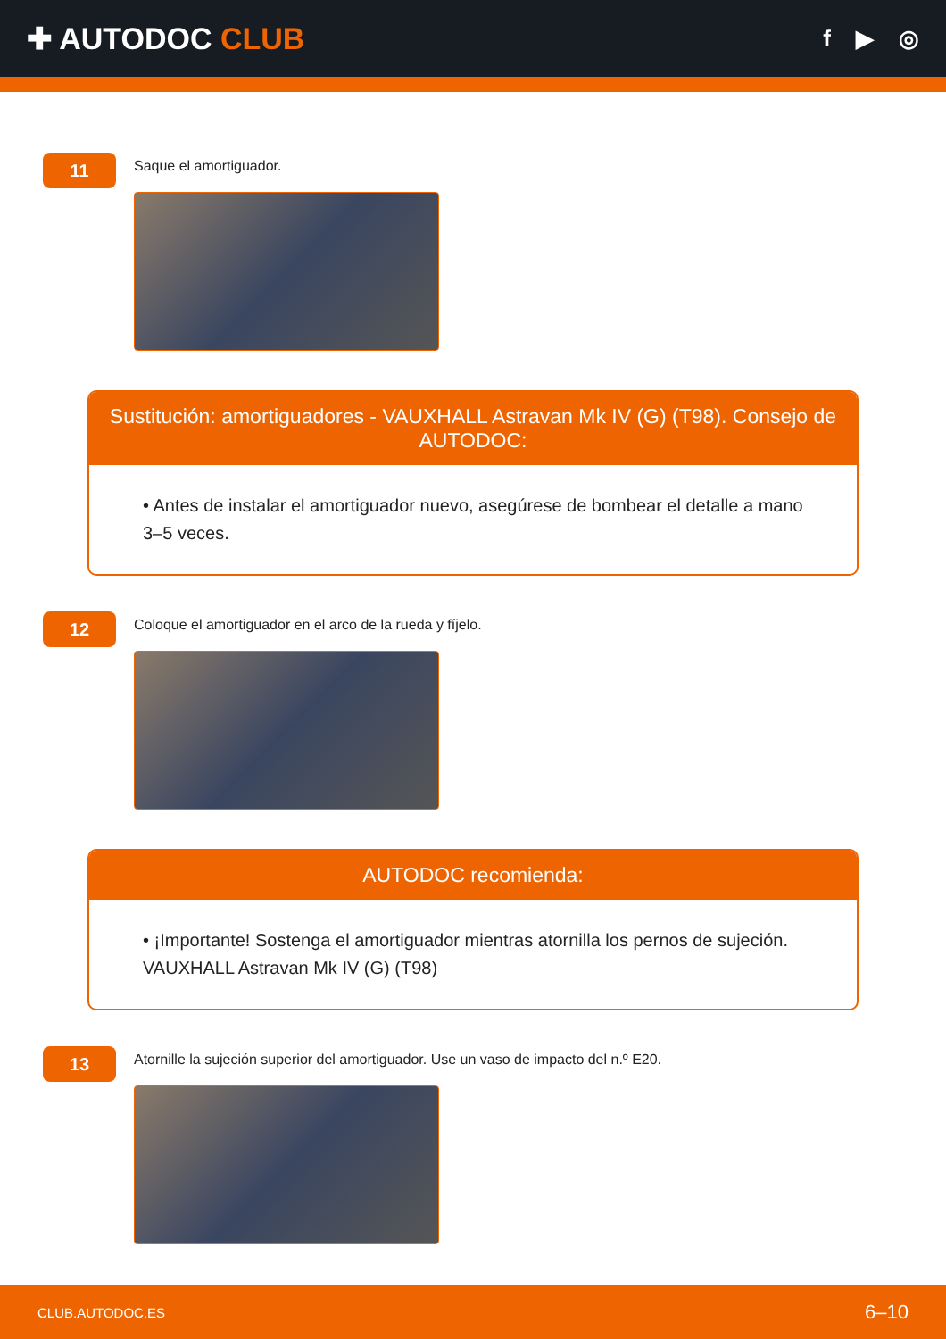✚ AUTODOC CLUB
f ▶ ◎
11
Saque el amortiguador.
Sustitución: amortiguadores - VAUXHALL Astravan Mk IV (G) (T98). Consejo de AUTODOC:
• Antes de instalar el amortiguador nuevo, asegúrese de bombear el detalle a mano 3–5 veces.
12
Coloque el amortiguador en el arco de la rueda y fíjelo.
AUTODOC recomienda:
• ¡Importante! Sostenga el amortiguador mientras atornilla los pernos de sujeción. VAUXHALL Astravan Mk IV (G) (T98)
13
Atornille la sujeción superior del amortiguador. Use un vaso de impacto del n.º E20.
CLUB.AUTODOC.ES 6–10